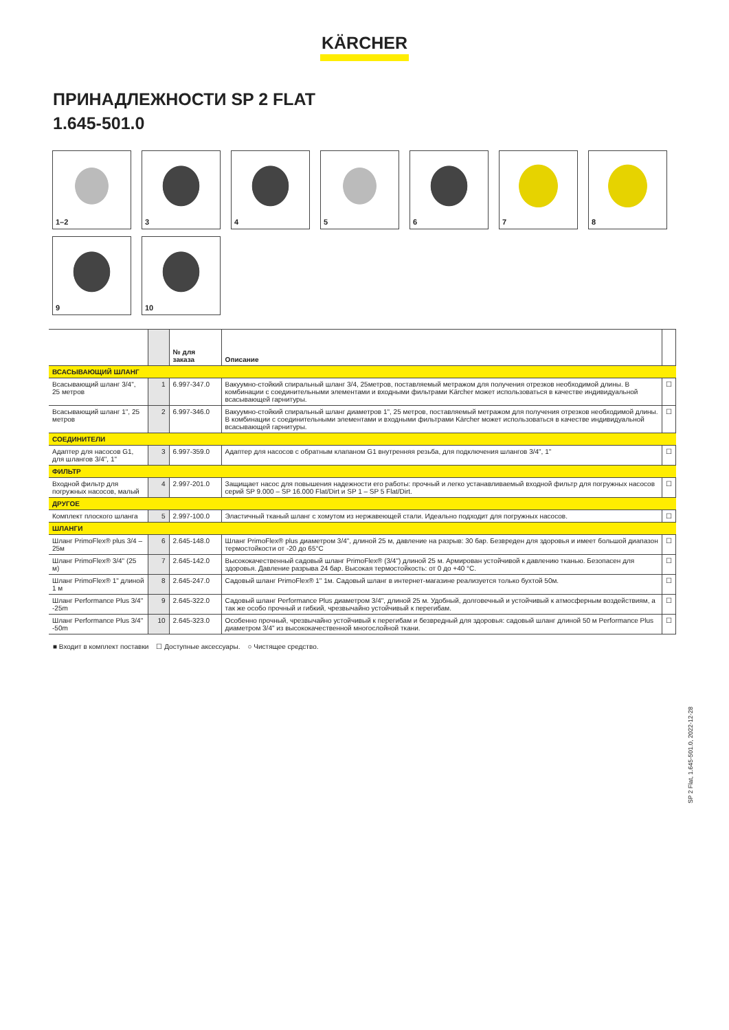KÄRCHER
ПРИНАДЛЕЖНОСТИ SP 2 FLAT
1.645-501.0
1–2
3
4
5
6
7
8
9
10
| | | № для заказа | Описание | |
| --- | --- | --- | --- | --- |
| ВСАСЫВАЮЩИЙ ШЛАНГ | | | | |
| Всасывающий шланг 3/4", 25 метров | 1 | 6.997-347.0 | Вакуумно-стойкий спиральный шланг 3/4, 25метров, поставляемый метражом для получения отрезков необходимой длины. В комбинации с соединительными элементами и входными фильтрами Kärcher может использоваться в качестве индивидуальной всасывающей гарнитуры. | ☐ |
| Всасывающий шланг 1", 25 метров | 2 | 6.997-346.0 | Вакуумно-стойкий спиральный шланг диаметров 1", 25 метров, поставляемый метражом для получения отрезков необходимой длины. В комбинации с соединительными элементами и входными фильтрами Kärcher может использоваться в качестве индивидуальной всасывающей гарнитуры. | ☐ |
| СОЕДИНИТЕЛИ | | | | |
| Адаптер для насосов G1, для шлангов 3/4", 1" | 3 | 6.997-359.0 | Адаптер для насосов с обратным клапаном G1 внутренняя резьба, для подключения шлангов 3/4", 1" | ☐ |
| ФИЛЬТР | | | | |
| Входной фильтр для погружных насосов, малый | 4 | 2.997-201.0 | Защищает насос для повышения надежности его работы: прочный и легко устанавливаемый входной фильтр для погружных насосов серий SP 9.000 – SP 16.000 Flat/Dirt и SP 1 – SP 5 Flat/Dirt. | ☐ |
| ДРУГОЕ | | | | |
| Комплект плоского шланга | 5 | 2.997-100.0 | Эластичный тканый шланг с хомутом из нержавеющей стали. Идеально подходит для погружных насосов. | ☐ |
| ШЛАНГИ | | | | |
| Шланг PrimoFlex® plus 3/4 – 25м | 6 | 2.645-148.0 | Шланг PrimoFlex® plus диаметром 3/4", длиной 25 м, давление на разрыв: 30 бар. Безвреден для здоровья и имеет большой диапазон термостойкости от -20 до 65°C | ☐ |
| Шланг PrimoFlex® 3/4" (25 м) | 7 | 2.645-142.0 | Высококачественный садовый шланг PrimoFlex® (3/4") длиной 25 м. Армирован устойчивой к давлению тканью. Безопасен для здоровья. Давление разрыва 24 бар. Высокая термостойкость: от 0 до +40 °C. | ☐ |
| Шланг PrimoFlex® 1" длиной 1 м | 8 | 2.645-247.0 | Садовый шланг PrimoFlex® 1" 1м. Садовый шланг в интернет-магазине реализуется только бухтой 50м. | ☐ |
| Шланг Performance Plus 3/4" -25m | 9 | 2.645-322.0 | Садовый шланг Performance Plus диаметром 3/4", длиной 25 м. Удобный, долговечный и устойчивый к атмосферным воздействиям, а так же особо прочный и гибкий, чрезвычайно устойчивый к перегибам. | ☐ |
| Шланг Performance Plus 3/4" -50m | 10 | 2.645-323.0 | Особенно прочный, чрезвычайно устойчивый к перегибам и безвредный для здоровья: садовый шланг длиной 50 м Performance Plus диаметром 3/4" из высококачественной многослойной ткани. | ☐ |
■ Входит в комплект поставки ☐ Доступные аксессуары. ○ Чистящее средство.
SP 2 Flat, 1.645-501.0, 2022-12-28